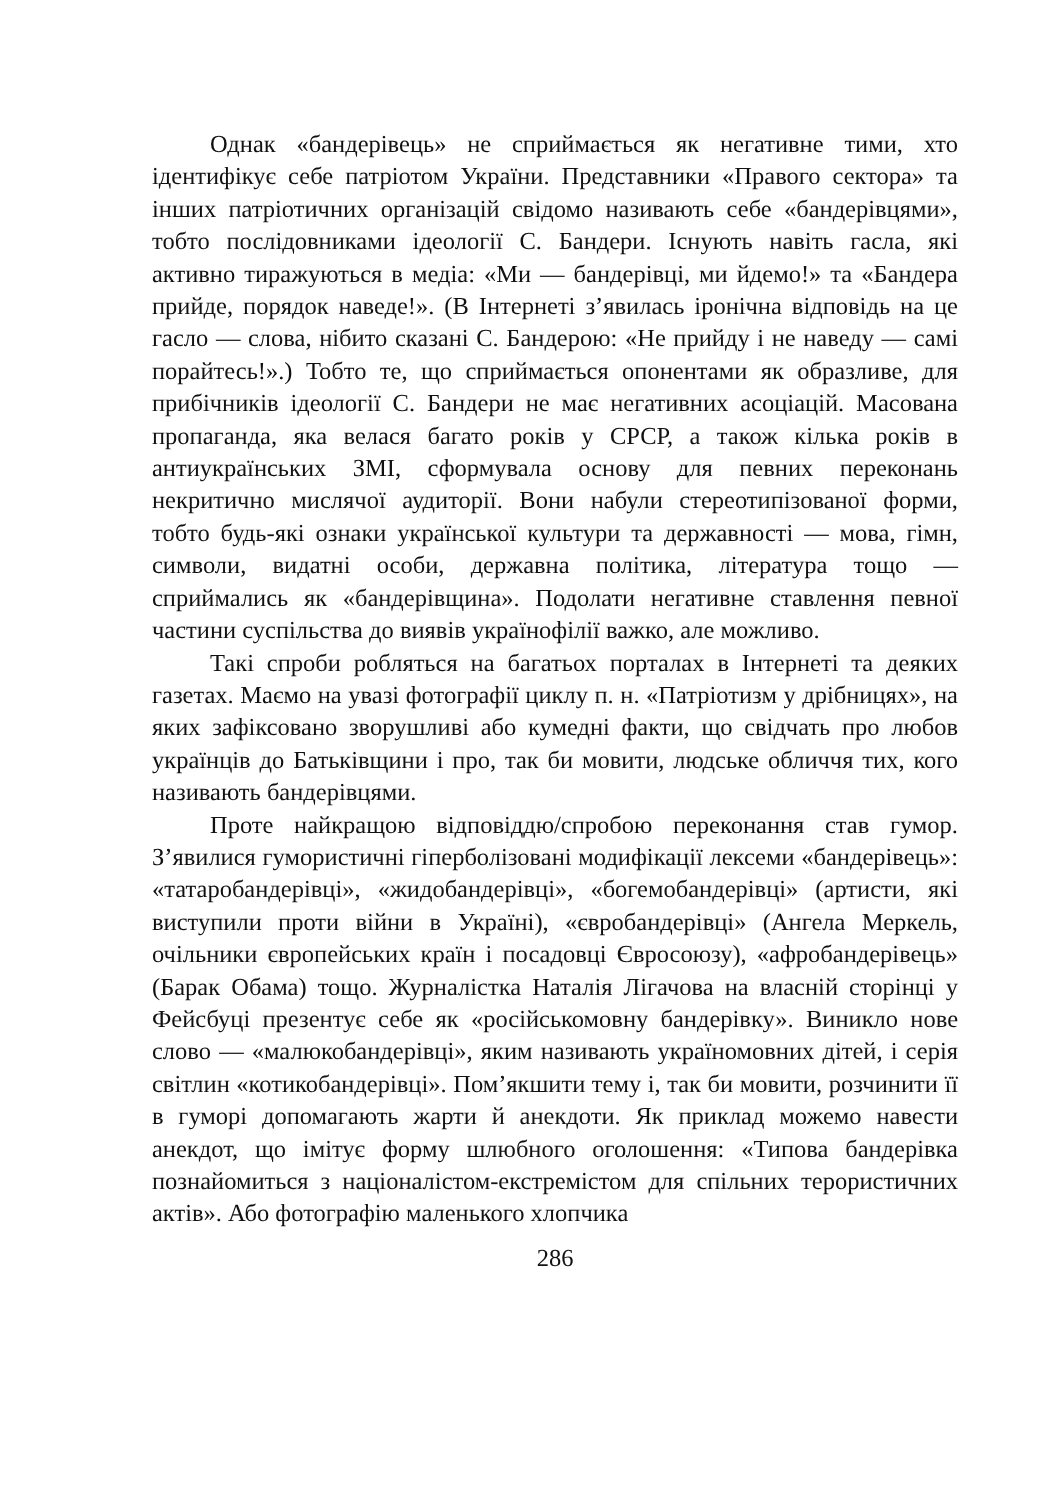Однак «бандерівець» не сприймається як негативне тими, хто ідентифікує себе патріотом України. Представники «Правого сектора» та інших патріотичних організацій свідомо називають себе «бандерівцями», тобто послідовниками ідеології С. Бандери. Існують навіть гасла, які активно тиражуються в медіа: «Ми — бандерівці, ми йдемо!» та «Бандера прийде, порядок наведе!». (В Інтернеті з’явилась іронічна відповідь на це гасло — слова, нібито сказані С. Бандерою: «Не прийду і не наведу — самі порайтесь!».) Тобто те, що сприймається опонентами як образливе, для прибічників ідеології С. Бандери не має негативних асоціацій. Масована пропаганда, яка велася багато років у СРСР, а також кілька років в антиукраїнських ЗМІ, сформувала основу для певних переконань некритично мислячої аудиторії. Вони набули стереотипізованої форми, тобто будь-які ознаки української культури та державності — мова, гімн, символи, видатні особи, державна політика, література тощо — сприймались як «бандерівщина». Подолати негативне ставлення певної частини суспільства до виявів українофілії важко, але можливо.
Такі спроби робляться на багатьох порталах в Інтернеті та деяких газетах. Маємо на увазі фотографії циклу п. н. «Патріотизм у дрібницях», на яких зафіксовано зворушливі або кумедні факти, що свідчать про любов українців до Батьківщини і про, так би мовити, людське обличчя тих, кого називають бандерівцями.
Проте найкращою відповіддю/спробою переконання став гумор. З’явилися гумористичні гіперболізовані модифікації лексеми «бандерівець»: «татаробандерівці», «жидобандерівці», «богемобандерівці» (артисти, які виступили проти війни в Україні), «євробандерівці» (Ангела Меркель, очільники європейських країн і посадовці Євросоюзу), «афробандерівець» (Барак Обама) тощо. Журналістка Наталія Лігачова на власній сторінці у Фейсбуці презентує себе як «російськомовну бандерівку». Виникло нове слово — «малюкобандерівці», яким називають україномовних дітей, і серія світлин «котикобандерівці». Пом’якшити тему і, так би мовити, розчинити її в гуморі допомагають жарти й анекдоти. Як приклад можемо навести анекдот, що імітує форму шлюбного оголошення: «Типова бандерівка познайомиться з націоналістом-екстремістом для спільних терористичних актів». Або фотографію маленького хлопчика
286